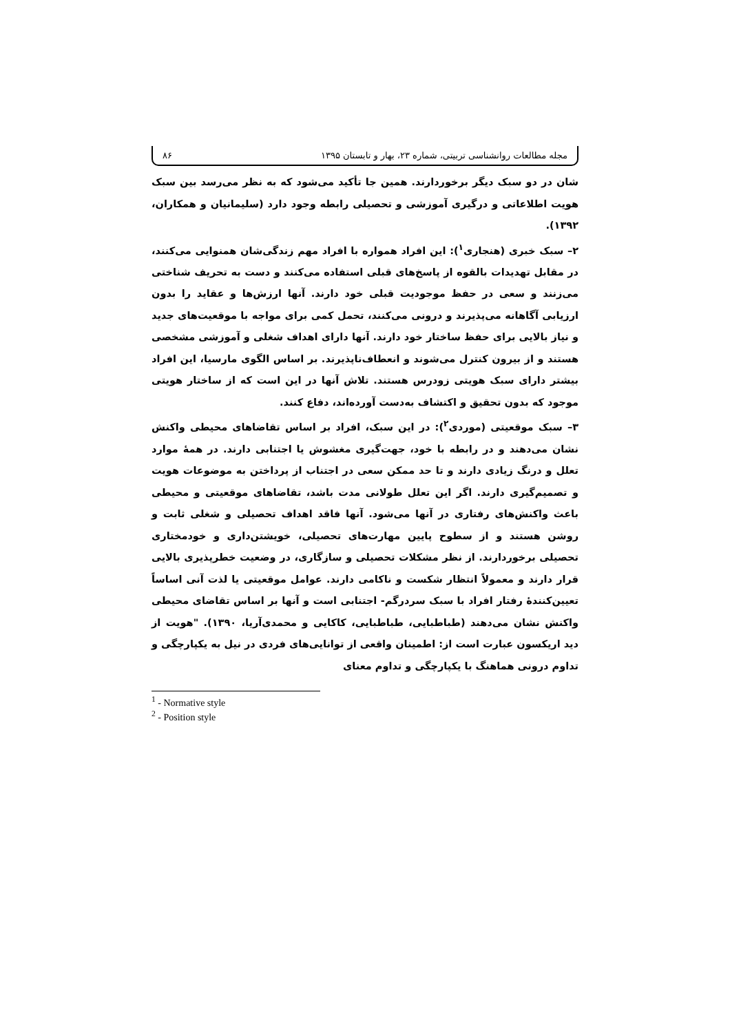مجله مطالعات روانشناسی تربیتی، شماره ۲۳، بهار و تابستان ۱۳۹۵ ۸۶
شان در دو سبک دیگر برخوردارند. همین جا تأکید می‌شود که به نظر می‌رسد بین سبک هویت اطلاعاتی و درگیری آموزشی و تحصیلی رابطه وجود دارد (سلیمانیان و همکاران، ۱۳۹۲).
۲– سبک خبری (هنجاری<sup>۱</sup>): این افراد همواره با افراد مهم زندگی‌شان همنوایی می‌کنند، در مقابل تهدیدات بالقوه از پاسخ‌های قبلی استفاده می‌کنند و دست به تحریف شناختی می‌زنند و سعی در حفظ موجودیت قبلی خود دارند. آنها ارزش‌ها و عقاید را بدون ارزیابی آگاهانه می‌پذیرند و درونی می‌کنند، تحمل کمی برای مواجه با موقعیت‌های جدید و نیاز بالایی برای حفظ ساختار خود دارند. آنها دارای اهداف شغلی و آموزشی مشخصی هستند و از بیرون کنترل می‌شوند و انعطاف‌ناپذیرند. بر اساس الگوی مارسیا، این افراد بیشتر دارای سبک هویتی زودرس هستند. تلاش آنها در این است که از ساختار هویتی موجود که بدون تحقیق و اکتشاف به‌دست آورده‌اند، دفاع کنند.
۳– سبک موقعیتی (موردی<sup>۲</sup>): در این سبک، افراد بر اساس تقاضاهای محیطی واکنش نشان می‌دهند و در رابطه با خود، جهت‌گیری مغشوش یا اجتنابی دارند. در همهٔ موارد تعلل و درنگ زیادی دارند و تا حد ممکن سعی در اجتناب از پرداختن به موضوعات هویت و تصمیم‌گیری دارند. اگر این تعلل طولانی مدت باشد، تقاضاهای موقعیتی و محیطی باعث واکنش‌های رفتاری در آنها می‌شود. آنها فاقد اهداف تحصیلی و شغلی ثابت و روشن هستند و از سطوح پایین مهارت‌های تحصیلی، خویشتن‌داری و خودمختاری تحصیلی برخوردارند. از نظر مشکلات تحصیلی و سازگاری، در وضعیت خطرپذیری بالایی قرار دارند و معمولاً انتظار شکست و ناکامی دارند. عوامل موقعیتی یا لذت آنی اساساً تعیین‌کنندهٔ رفتار افراد با سبک سردرگم- اجتنابی است و آنها بر اساس تقاضای محیطی واکنش نشان می‌دهند (طباطبایی، طباطبایی، کاکایی و محمدی‌آریا، ۱۳۹۰). "هویت از دید اریکسون عبارت است از: اطمینان واقعی از توانایی‌های فردی در نیل به یکپارچگی و تداوم درونی هماهنگ با یکپارچگی و تداوم معنای
<sup>1</sup> - Normative style
<sup>2</sup> - Position style